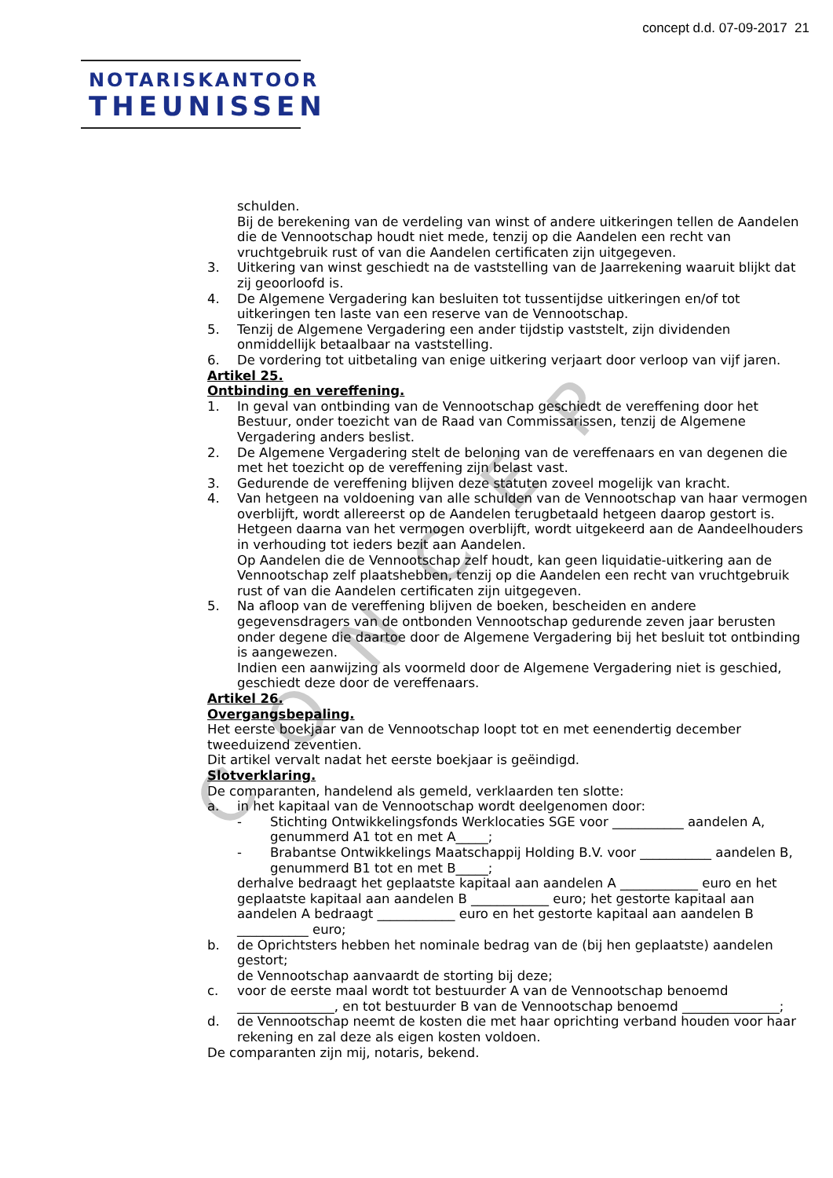CONCEPT
concept d.d. 07-09-2017 21
NOTARISKANTOOR
THEUNISSEN
schulden.
Bij de berekening van de verdeling van winst of andere uitkeringen tellen de Aandelen die de Vennootschap houdt niet mede, tenzij op die Aandelen een recht van vruchtgebruik rust of van die Aandelen certificaten zijn uitgegeven.
3. Uitkering van winst geschiedt na de vaststelling van de Jaarrekening waaruit blijkt dat zij geoorloofd is.
4. De Algemene Vergadering kan besluiten tot tussentijdse uitkeringen en/of tot uitkeringen ten laste van een reserve van de Vennootschap.
5. Tenzij de Algemene Vergadering een ander tijdstip vaststelt, zijn dividenden onmiddellijk betaalbaar na vaststelling.
6. De vordering tot uitbetaling van enige uitkering verjaart door verloop van vijf jaren.
Artikel 25.
Ontbinding en vereffening.
1. In geval van ontbinding van de Vennootschap geschiedt de vereffening door het Bestuur, onder toezicht van de Raad van Commissarissen, tenzij de Algemene Vergadering anders beslist.
2. De Algemene Vergadering stelt de beloning van de vereffenaars en van degenen die met het toezicht op de vereffening zijn belast vast.
3. Gedurende de vereffening blijven deze statuten zoveel mogelijk van kracht.
4. Van hetgeen na voldoening van alle schulden van de Vennootschap van haar vermogen overblijft, wordt allereerst op de Aandelen terugbetaald hetgeen daarop gestort is.
Hetgeen daarna van het vermogen overblijft, wordt uitgekeerd aan de Aandeelhouders in verhouding tot ieders bezit aan Aandelen.
Op Aandelen die de Vennootschap zelf houdt, kan geen liquidatie-uitkering aan de Vennootschap zelf plaatshebben, tenzij op die Aandelen een recht van vruchtgebruik rust of van die Aandelen certificaten zijn uitgegeven.
5. Na afloop van de vereffening blijven de boeken, bescheiden en andere gegevensdragers van de ontbonden Vennootschap gedurende zeven jaar berusten onder degene die daartoe door de Algemene Vergadering bij het besluit tot ontbinding is aangewezen.
Indien een aanwijzing als voormeld door de Algemene Vergadering niet is geschied, geschiedt deze door de vereffenaars.
Artikel 26.
Overgangsbepaling.
Het eerste boekjaar van de Vennootschap loopt tot en met eenendertig december tweeduizend zeventien.
Dit artikel vervalt nadat het eerste boekjaar is geëindigd.
Slotverklaring.
De comparanten, handelend als gemeld, verklaarden ten slotte:
a. in het kapitaal van de Vennootschap wordt deelgenomen door:
- Stichting Ontwikkelingsfonds Werklocaties SGE voor ___________ aandelen A, genummerd A1 tot en met A_____;
- Brabantse Ontwikkelings Maatschappij Holding B.V. voor ___________ aandelen B, genummerd B1 tot en met B_____;
derhalve bedraagt het geplaatste kapitaal aan aandelen A ____________ euro en het geplaatste kapitaal aan aandelen B ____________ euro; het gestorte kapitaal aan aandelen A bedraagt ____________ euro en het gestorte kapitaal aan aandelen B ___________ euro;
b. de Oprichtsters hebben het nominale bedrag van de (bij hen geplaatste) aandelen gestort;
de Vennootschap aanvaardt de storting bij deze;
c. voor de eerste maal wordt tot bestuurder A van de Vennootschap benoemd _______________, en tot bestuurder B van de Vennootschap benoemd _______________;
d. de Vennootschap neemt de kosten die met haar oprichting verband houden voor haar rekening en zal deze als eigen kosten voldoen.
De comparanten zijn mij, notaris, bekend.